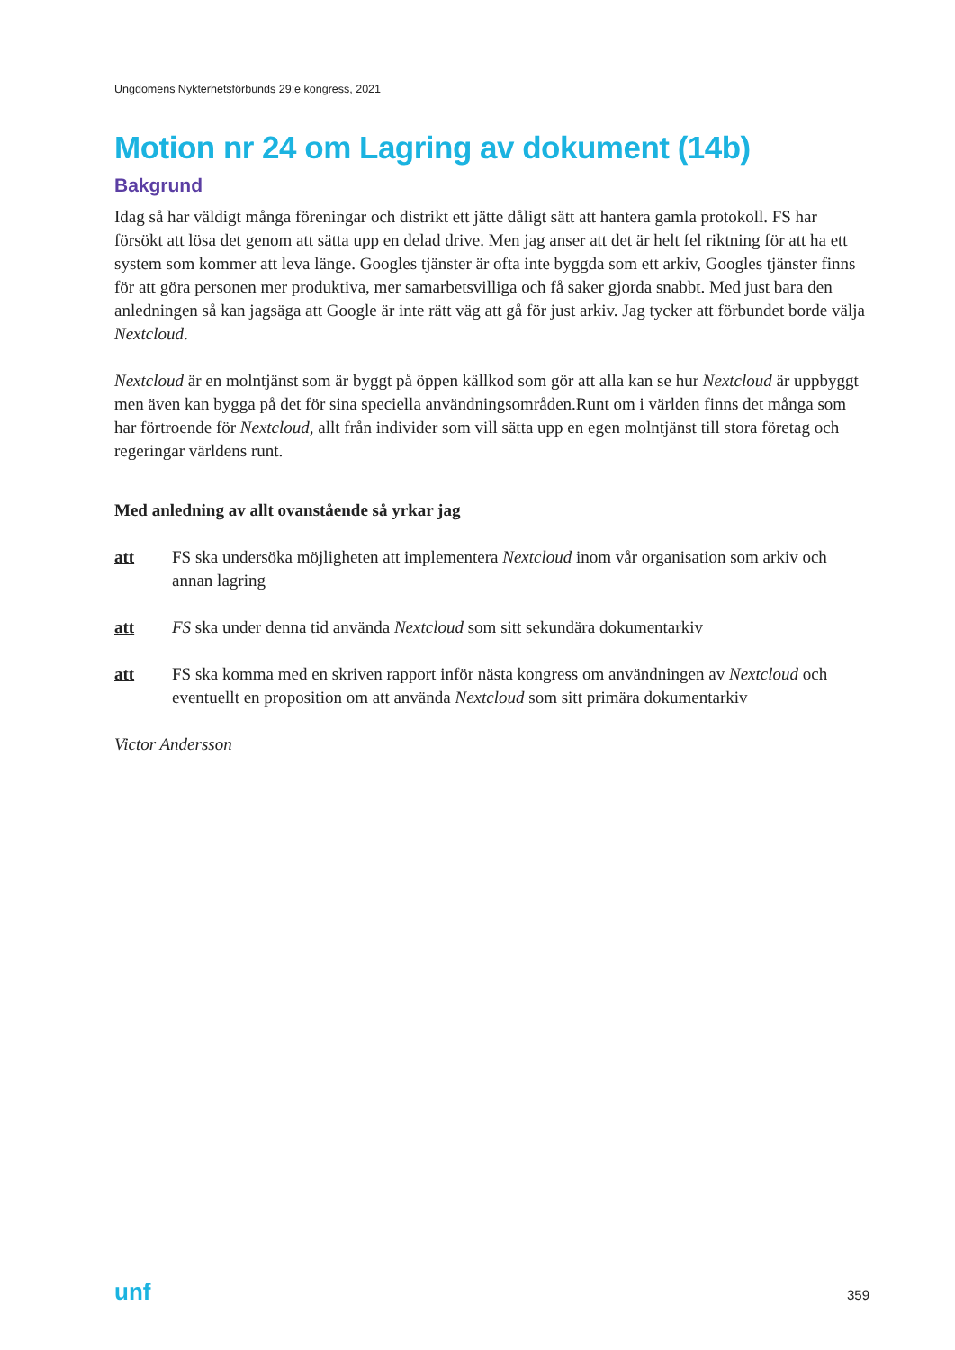Ungdomens Nykterhetsförbunds 29:e kongress, 2021
Motion nr 24 om Lagring av dokument (14b)
Bakgrund
Idag så har väldigt många föreningar och distrikt ett jätte dåligt sätt att hantera gamla protokoll. FS har försökt att lösa det genom att sätta upp en delad drive. Men jag anser att det är helt fel riktning för att ha ett system som kommer att leva länge. Googles tjänster är ofta inte byggda som ett arkiv, Googles tjänster finns för att göra personen mer produktiva, mer samarbetsvilliga och få saker gjorda snabbt. Med just bara den anledningen så kan jagsäga att Google är inte rätt väg att gå för just arkiv. Jag tycker att förbundet borde välja Nextcloud.
Nextcloud är en molntjänst som är byggt på öppen källkod som gör att alla kan se hur Nextcloud är uppbyggt men även kan bygga på det för sina speciella användningsområden.Runt om i världen finns det många som har förtroende för Nextcloud, allt från individer som vill sätta upp en egen molntjänst till stora företag och regeringar världens runt.
Med anledning av allt ovanstående så yrkar jag
att FS ska undersöka möjligheten att implementera Nextcloud inom vår organisation som arkiv och annan lagring
att FS ska under denna tid använda Nextcloud som sitt sekundära dokumentarkiv
att FS ska komma med en skriven rapport inför nästa kongress om användningen av Nextcloud och eventuellt en proposition om att använda Nextcloud som sitt primära dokumentarkiv
Victor Andersson
unf 359